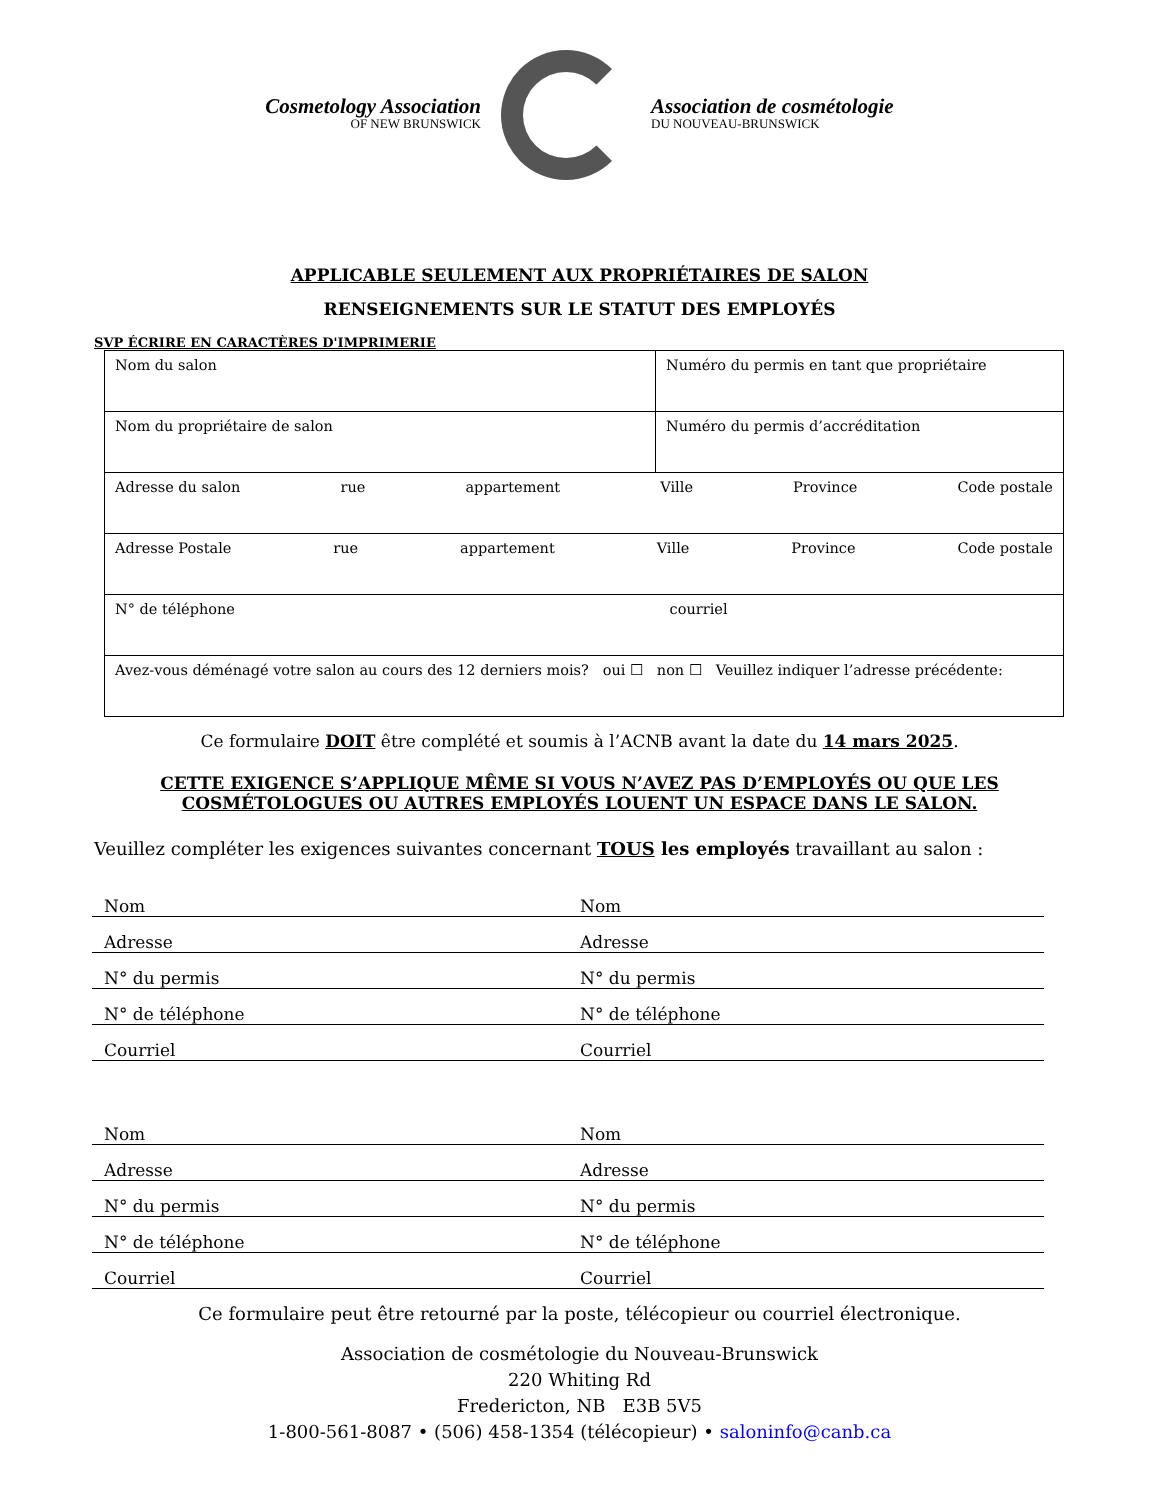Cosmetology Association
OF NEW BRUNSWICK
Association de cosmétologie
DU NOUVEAU-BRUNSWICK
APPLICABLE SEULEMENT AUX PROPRIÉTAIRES DE SALON
RENSEIGNEMENTS SUR LE STATUT DES EMPLOYÉS
SVP ÉCRIRE EN CARACTÈRES D'IMPRIMERIE
| Nom du salon | Numéro du permis en tant que propriétaire |
| Nom du propriétaire de salon | Numéro du permis d’accréditation |
| Adresse du salon rue appartement Ville Province Code postale | |
| Adresse Postale rue appartement Ville Province Code postale | |
| N° de téléphone courriel | |
| Avez-vous déménagé votre salon au cours des 12 derniers mois? oui ☐ non ☐ Veuillez indiquer l’adresse précédente: | |
Ce formulaire DOIT être complété et soumis à l’ACNB avant la date du 14 mars 2025.
CETTE EXIGENCE S’APPLIQUE MÊME SI VOUS N’AVEZ PAS D’EMPLOYÉS OU QUE LES
COSMÉTOLOGUES OU AUTRES EMPLOYÉS LOUENT UN ESPACE DANS LE SALON.
Veuillez compléter les exigences suivantes concernant TOUS les employés travaillant au salon :
Nom Nom
Adresse Adresse
N° du permis N° du permis
N° de téléphone N° de téléphone
Courriel Courriel
Nom Nom
Adresse Adresse
N° du permis N° du permis
N° de téléphone N° de téléphone
Courriel Courriel
Ce formulaire peut être retourné par la poste, télécopieur ou courriel électronique.
Association de cosmétologie du Nouveau-Brunswick
220 Whiting Rd
Fredericton, NB E3B 5V5
1-800-561-8087 • (506) 458-1354 (télécopieur) • saloninfo@canb.ca